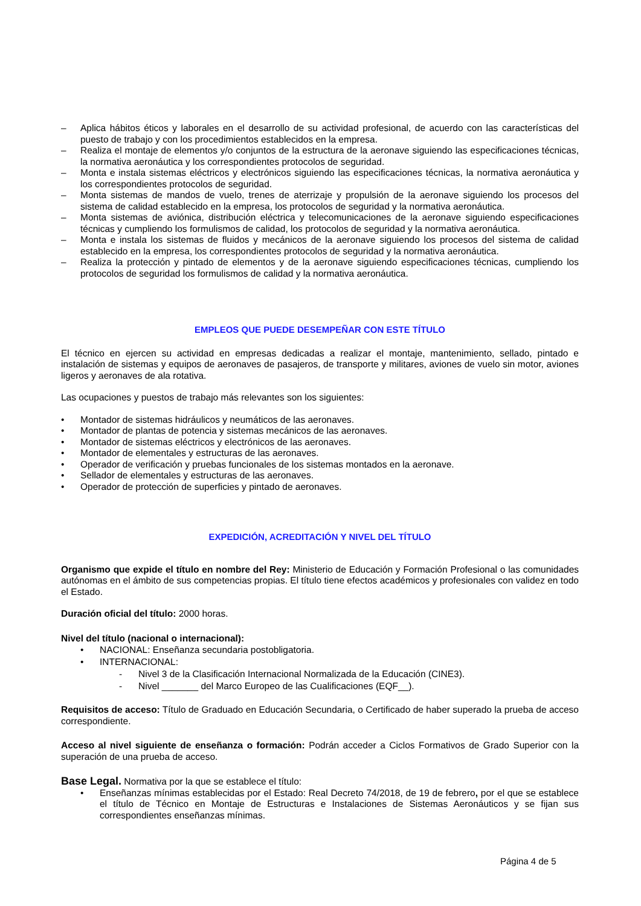– Aplica hábitos éticos y laborales en el desarrollo de su actividad profesional, de acuerdo con las características del puesto de trabajo y con los procedimientos establecidos en la empresa.
– Realiza el montaje de elementos y/o conjuntos de la estructura de la aeronave siguiendo las especificaciones técnicas, la normativa aeronáutica y los correspondientes protocolos de seguridad.
– Monta e instala sistemas eléctricos y electrónicos siguiendo las especificaciones técnicas, la normativa aeronáutica y los correspondientes protocolos de seguridad.
– Monta sistemas de mandos de vuelo, trenes de aterrizaje y propulsión de la aeronave siguiendo los procesos del sistema de calidad establecido en la empresa, los protocolos de seguridad y la normativa aeronáutica.
– Monta sistemas de aviónica, distribución eléctrica y telecomunicaciones de la aeronave siguiendo especificaciones técnicas y cumpliendo los formulismos de calidad, los protocolos de seguridad y la normativa aeronáutica.
– Monta e instala los sistemas de fluidos y mecánicos de la aeronave siguiendo los procesos del sistema de calidad establecido en la empresa, los correspondientes protocolos de seguridad y la normativa aeronáutica.
– Realiza la protección y pintado de elementos y de la aeronave siguiendo especificaciones técnicas, cumpliendo los protocolos de seguridad los formulismos de calidad y la normativa aeronáutica.
EMPLEOS QUE PUEDE DESEMPEÑAR CON ESTE TÍTULO
El técnico en ejercen su actividad en empresas dedicadas a realizar el montaje, mantenimiento, sellado, pintado e instalación de sistemas y equipos de aeronaves de pasajeros, de transporte y militares, aviones de vuelo sin motor, aviones ligeros y aeronaves de ala rotativa.
Las ocupaciones y puestos de trabajo más relevantes son los siguientes:
• Montador de sistemas hidráulicos y neumáticos de las aeronaves.
• Montador de plantas de potencia y sistemas mecánicos de las aeronaves.
• Montador de sistemas eléctricos y electrónicos de las aeronaves.
• Montador de elementales y estructuras de las aeronaves.
• Operador de verificación y pruebas funcionales de los sistemas montados en la aeronave.
• Sellador de elementales y estructuras de las aeronaves.
• Operador de protección de superficies y pintado de aeronaves.
EXPEDICIÓN, ACREDITACIÓN Y NIVEL DEL TÍTULO
Organismo que expide el título en nombre del Rey: Ministerio de Educación y Formación Profesional o las comunidades autónomas en el ámbito de sus competencias propias. El título tiene efectos académicos y profesionales con validez en todo el Estado.
Duración oficial del título: 2000 horas.
Nivel del título (nacional o internacional):
• NACIONAL: Enseñanza secundaria postobligatoria.
• INTERNACIONAL:
- Nivel 3 de la Clasificación Internacional Normalizada de la Educación (CINE3).
- Nivel _______ del Marco Europeo de las Cualificaciones (EQF__).
Requisitos de acceso: Título de Graduado en Educación Secundaria, o Certificado de haber superado la prueba de acceso correspondiente.
Acceso al nivel siguiente de enseñanza o formación: Podrán acceder a Ciclos Formativos de Grado Superior con la superación de una prueba de acceso.
Base Legal. Normativa por la que se establece el título:
• Enseñanzas mínimas establecidas por el Estado: Real Decreto 74/2018, de 19 de febrero, por el que se establece el título de Técnico en Montaje de Estructuras e Instalaciones de Sistemas Aeronáuticos y se fijan sus correspondientes enseñanzas mínimas.
Página 4 de 5